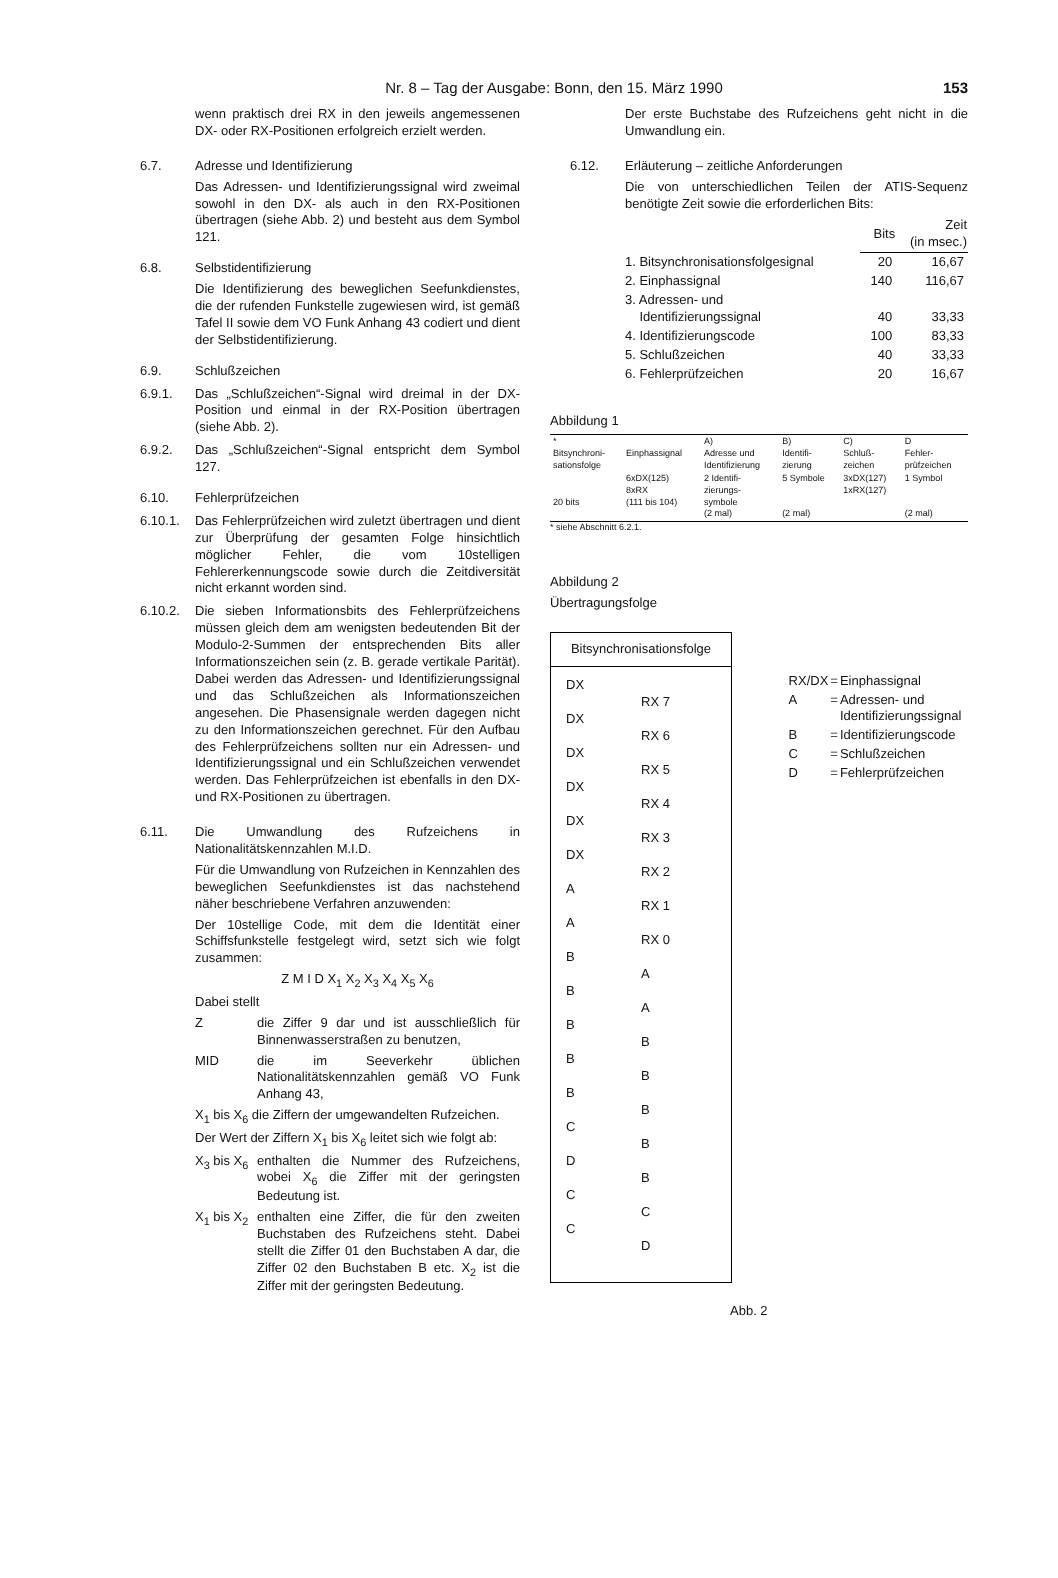Nr. 8 – Tag der Ausgabe: Bonn, den 15. März 1990
153
wenn praktisch drei RX in den jeweils angemessenen DX- oder RX-Positionen erfolgreich erzielt werden.
6.7. Adresse und Identifizierung
Das Adressen- und Identifizierungssignal wird zweimal sowohl in den DX- als auch in den RX-Positionen übertragen (siehe Abb. 2) und besteht aus dem Symbol 121.
6.8. Selbstidentifizierung
Die Identifizierung des beweglichen Seefunkdienstes, die der rufenden Funkstelle zugewiesen wird, ist gemäß Tafel II sowie dem VO Funk Anhang 43 codiert und dient der Selbstidentifizierung.
6.9. Schlußzeichen
6.9.1. Das „Schlußzeichen“-Signal wird dreimal in der DX-Position und einmal in der RX-Position übertragen (siehe Abb. 2).
6.9.2. Das „Schlußzeichen“-Signal entspricht dem Symbol 127.
6.10. Fehlerprüfzeichen
6.10.1. Das Fehlerprüfzeichen wird zuletzt übertragen und dient zur Überprüfung der gesamten Folge hinsichtlich möglicher Fehler, die vom 10stelligen Fehlererkennungscode sowie durch die Zeitdiversität nicht erkannt worden sind.
6.10.2. Die sieben Informationsbits des Fehlerprüfzeichens müssen gleich dem am wenigsten bedeutenden Bit der Modulo-2-Summen der entsprechenden Bits aller Informationszeichen sein (z. B. gerade vertikale Parität). Dabei werden das Adressen- und Identifizierungssignal und das Schlußzeichen als Informationszeichen angesehen. Die Phasensignale werden dagegen nicht zu den Informationszeichen gerechnet. Für den Aufbau des Fehlerprüfzeichens sollten nur ein Adressen- und Identifizierungssignal und ein Schlußzeichen verwendet werden. Das Fehlerprüfzeichen ist ebenfalls in den DX- und RX-Positionen zu übertragen.
6.11. Die Umwandlung des Rufzeichens in Nationalitätskennzahlen M.I.D.
Für die Umwandlung von Rufzeichen in Kennzahlen des beweglichen Seefunkdienstes ist das nachstehend näher beschriebene Verfahren anzuwenden:
Der 10stellige Code, mit dem die Identität einer Schiffsfunkstelle festgelegt wird, setzt sich wie folgt zusammen:
Z M I D X<sub>1</sub> X<sub>2</sub> X<sub>3</sub> X<sub>4</sub> X<sub>5</sub> X<sub>6</sub>
Dabei stellt
Z die Ziffer 9 dar und ist ausschließlich für Binnenwasserstraßen zu benutzen,
MID die im Seeverkehr üblichen Nationalitätskennzahlen gemäß VO Funk Anhang 43,
X<sub>1</sub> bis X<sub>6</sub> die Ziffern der umgewandelten Rufzeichen.
Der Wert der Ziffern X<sub>1</sub> bis X<sub>6</sub> leitet sich wie folgt ab:
X<sub>3</sub> bis X<sub>6</sub>
enthalten die Nummer des Rufzeichens, wobei X<sub>6</sub> die Ziffer mit der geringsten Bedeutung ist.
X<sub>1</sub> bis X<sub>2</sub>
enthalten eine Ziffer, die für den zweiten Buchstaben des Rufzeichens steht. Dabei stellt die Ziffer 01 den Buchstaben A dar, die Ziffer 02 den Buchstaben B etc. X<sub>2</sub> ist die Ziffer mit der geringsten Bedeutung.
Der erste Buchstabe des Rufzeichens geht nicht in die Umwandlung ein.
6.12. Erläuterung – zeitliche Anforderungen
Die von unterschiedlichen Teilen der ATIS-Sequenz benötigte Zeit sowie die erforderlichen Bits:
| | Bits | Zeit (in msec.) |
| --- | --- | --- |
| 1. Bitsynchronisationsfolgesignal | 20 | 16,67 |
| 2. Einphassignal | 140 | 116,67 |
| 3. Adressen- und Identifizierungssignal | 40 | 33,33 |
| 4. Identifizierungscode | 100 | 83,33 |
| 5. Schlußzeichen | 40 | 33,33 |
| 6. Fehlerprüfzeichen | 20 | 16,67 |
Abbildung 1
| * Bitsynchroni- sationsfolge | Einphassignal | A) Adresse und Identifizierung | B) Identifi- zierung | C) Schluß- zeichen | D Fehler- prüfzeichen |
| 20 bits | 6xDX(125) 8xRX (111 bis 104) | 2 Identifi- zierungs- symbole (2 mal) | 5 Symbole (2 mal) | 3xDX(127) 1xRX(127) | 1 Symbol (2 mal) |
* siehe Abschnitt 6.2.1.
Abbildung 2
Übertragungsfolge
Bitsynchronisationsfolge
DX
DX
DX
DX
DX
DX
AABBBBBCDCC
RX 7
RX 6
RX 5
RX 4
RX 3
RX 2
RX 1
RX 0
AABBBBBCD
Abb. 2
| RX/DX | = | Einphassignal |
| A | = | Adressen- und Identifizierungssignal |
| B | = | Identifizierungscode |
| C | = | Schlußzeichen |
| D | = | Fehlerprüfzeichen |